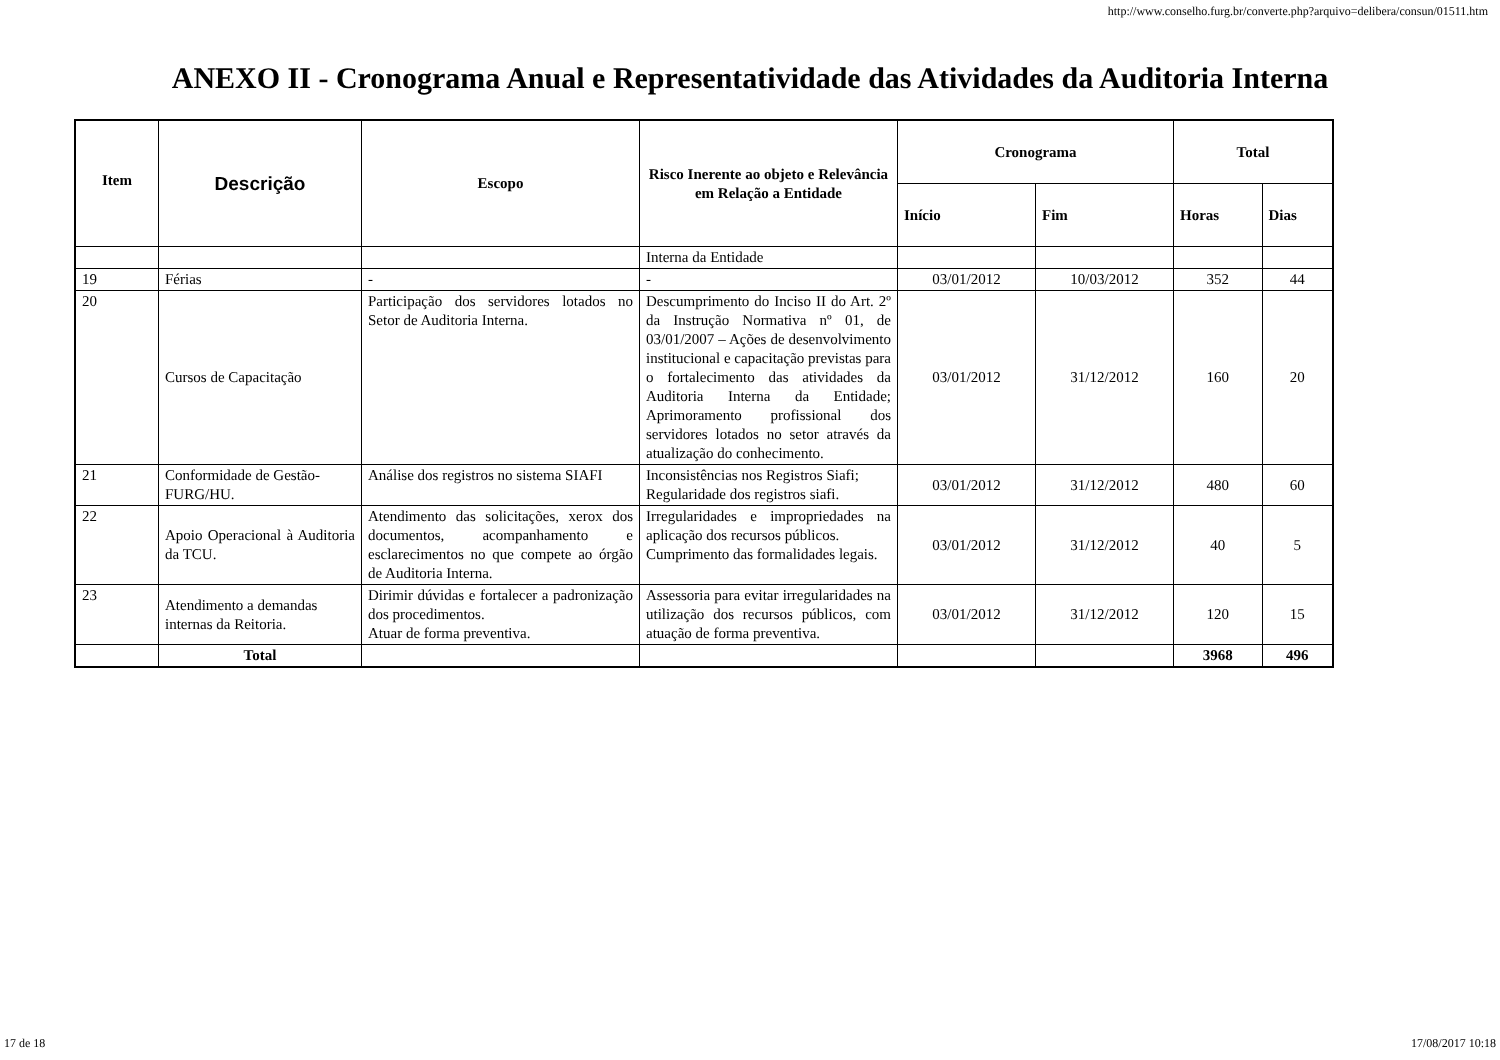http://www.conselho.furg.br/converte.php?arquivo=delibera/consun/01511.htm
ANEXO II - Cronograma Anual e Representatividade das Atividades da Auditoria Interna
| Item | Descrição | Escopo | Risco Inerente ao objeto e Relevância em Relação a Entidade | Cronograma | | Total | |
| --- | --- | --- | --- | --- | --- | --- | --- |
| | | | | Início | Fim | Horas | Dias |
| | | | Interna da Entidade | | | | |
| 19 | Férias | - | - | 03/01/2012 | 10/03/2012 | 352 | 44 |
| 20 | Cursos de Capacitação | Participação dos servidores lotados no Setor de Auditoria Interna. | Descumprimento do Inciso II do Art. 2º da Instrução Normativa nº 01, de 03/01/2007 – Ações de desenvolvimento institucional e capacitação previstas para o fortalecimento das atividades da Auditoria Interna da Entidade; Aprimoramento profissional dos servidores lotados no setor através da atualização do conhecimento. | 03/01/2012 | 31/12/2012 | 160 | 20 |
| 21 | Conformidade de Gestão-FURG/HU. | Análise dos registros no sistema SIAFI | Inconsistências nos Registros Siafi; Regularidade dos registros siafi. | 03/01/2012 | 31/12/2012 | 480 | 60 |
| 22 | Apoio Operacional à Auditoria da TCU. | Atendimento das solicitações, xerox dos documentos, acompanhamento e esclarecimentos no que compete ao órgão de Auditoria Interna. | Irregularidades e impropriedades na aplicação dos recursos públicos. Cumprimento das formalidades legais. | 03/01/2012 | 31/12/2012 | 40 | 5 |
| 23 | Atendimento a demandas internas da Reitoria. | Dirimir dúvidas e fortalecer a padronização dos procedimentos. Atuar de forma preventiva. | Assessoria para evitar irregularidades na utilização dos recursos públicos, com atuação de forma preventiva. | 03/01/2012 | 31/12/2012 | 120 | 15 |
| | Total | | | | | 3968 | 496 |
17 de 18 17/08/2017 10:18